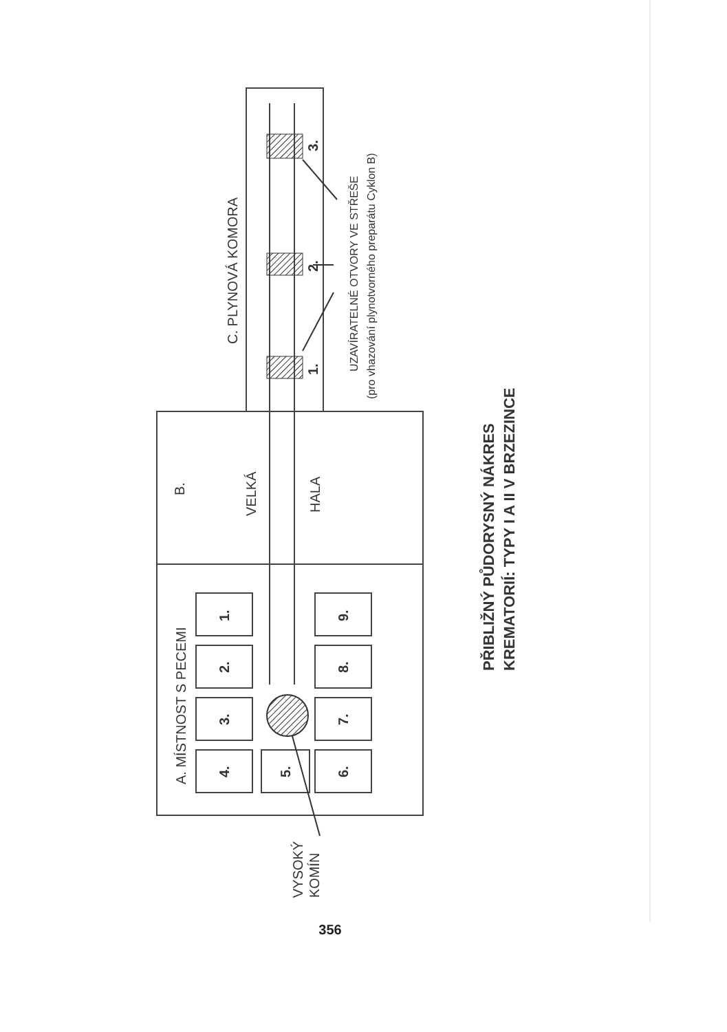A. MÍSTNOST S PECEMI
1.
2.
3.
4.
5.
6.
7.
8.
9.
B.
VELKÁ
HALA
C. PLYNOVÁ KOMORA
1.
2.
3.
UZAVÍRATELNÉ OTVORY VE STŘEŠE
(pro vhazování plynotvorného preparátu Cyklon B)
VYSOKÝ
KOMÍN
PŘIBLIŽNÝ PŮDORYSNÝ NÁKRES
KREMATORIÍ: TYPY I A II V BRZEZINCE
356